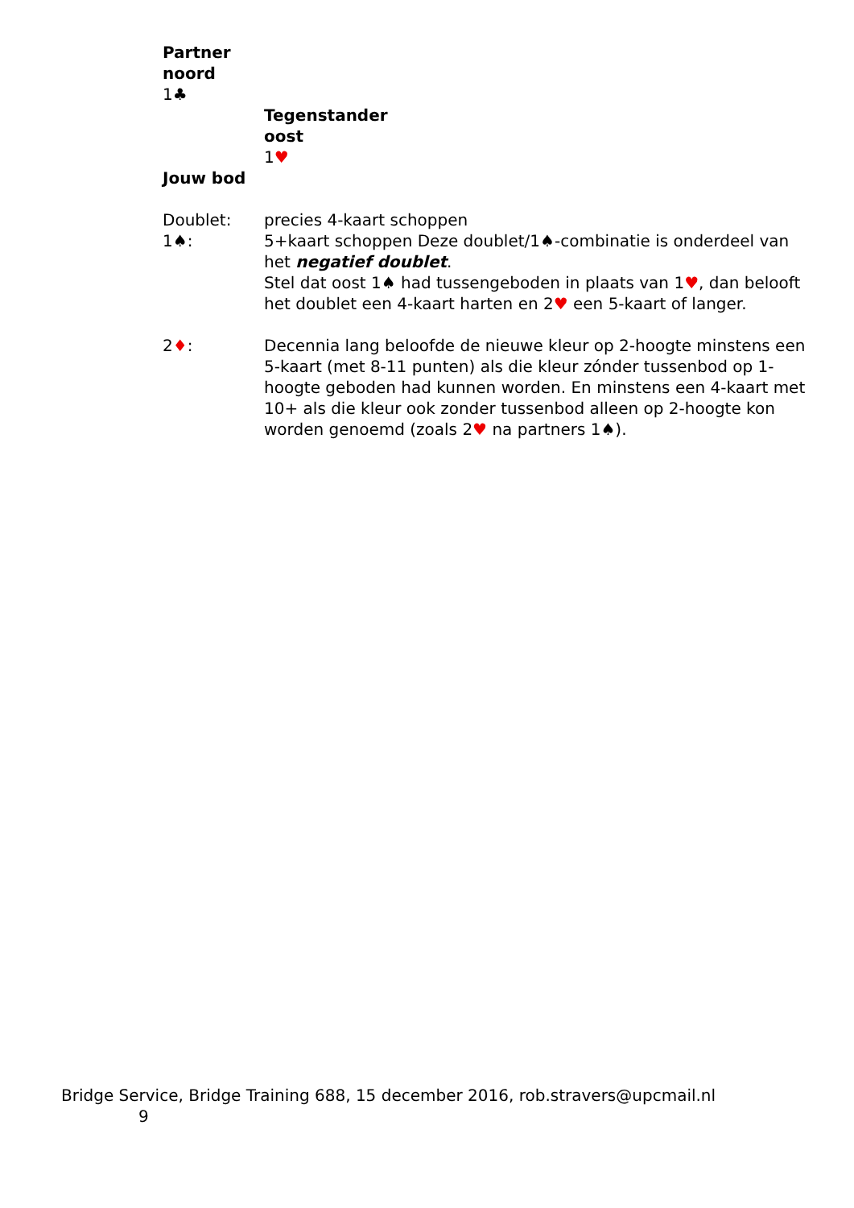Partner
noord
1♣
Tegenstander
oost
1♥
Jouw bod
Doublet: precies 4-kaart schoppen
1♠: 5+kaart schoppen Deze doublet/1♠-combinatie is onderdeel van het negatief doublet.
Stel dat oost 1♠ had tussengeboden in plaats van 1♥, dan belooft het doublet een 4-kaart harten en 2♥ een 5-kaart of langer.
2♦: Decennia lang beloofde de nieuwe kleur op 2-hoogte minstens een 5-kaart (met 8-11 punten) als die kleur zónder tussenbod op 1-hoogte geboden had kunnen worden. En minstens een 4-kaart met 10+ als die kleur ook zonder tussenbod alleen op 2-hoogte kon worden genoemd (zoals 2♥ na partners 1♠).
Bridge Service, Bridge Training 688, 15 december 2016, rob.stravers@upcmail.nl
9